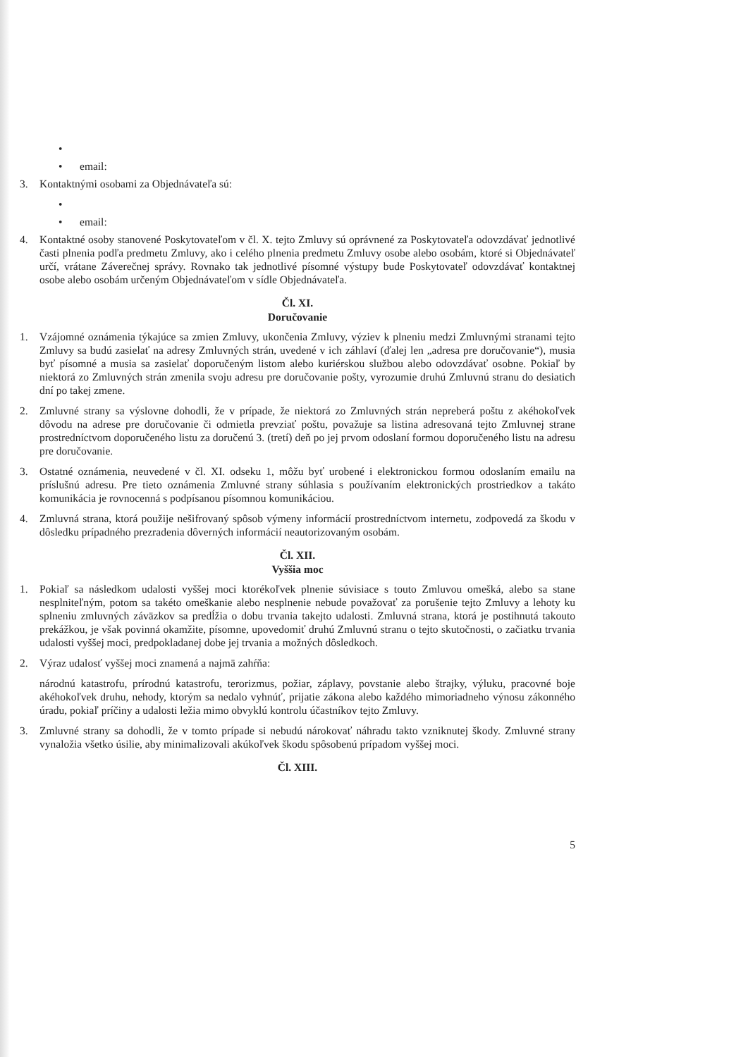•
• email:
3. Kontaktnými osobami za Objednávateľa sú:
•
• email:
4. Kontaktné osoby stanovené Poskytovateľom v čl. X. tejto Zmluvy sú oprávnené za Poskytovateľa odovzdávať jednotlivé časti plnenia podľa predmetu Zmluvy, ako i celého plnenia predmetu Zmluvy osobe alebo osobám, ktoré si Objednávateľ určí, vrátane Záverečnej správy. Rovnako tak jednotlivé písomné výstupy bude Poskytovateľ odovzdávať kontaktnej osobe alebo osobám určeným Objednávateľom v sídle Objednávateľa.
Čl. XI.
Doručovanie
1. Vzájomné oznámenia týkajúce sa zmien Zmluvy, ukončenia Zmluvy, výziev k plneniu medzi Zmluvnými stranami tejto Zmluvy sa budú zasielať na adresy Zmluvných strán, uvedené v ich záhlaví (ďalej len „adresa pre doručovanie“), musia byť písomné a musia sa zasielať doporučeným listom alebo kuriérskou službou alebo odovzdávať osobne. Pokiaľ by niektorá zo Zmluvných strán zmenila svoju adresu pre doručovanie pošty, vyrozumie druhú Zmluvnú stranu do desiatich dní po takej zmene.
2. Zmluvné strany sa výslovne dohodli, že v prípade, že niektorá zo Zmluvných strán nepreberá poštu z akéhokoľvek dôvodu na adrese pre doručovanie či odmietla prevziať poštu, považuje sa listina adresovaná tejto Zmluvnej strane prostredníctvom doporučeného listu za doručenú 3. (tretí) deň po jej prvom odoslaní formou doporučeného listu na adresu pre doručovanie.
3. Ostatné oznámenia, neuvedené v čl. XI. odseku 1, môžu byť urobené i elektronickou formou odoslaním emailu na príslušnú adresu. Pre tieto oznámenia Zmluvné strany súhlasia s používaním elektronických prostriedkov a takáto komunikácia je rovnocenná s podpísanou písomnou komunikáciou.
4. Zmluvná strana, ktorá použije nešifrovaný spôsob výmeny informácií prostredníctvom internetu, zodpovedá za škodu v dôsledku prípadného prezradenia dôverných informácií neautorizovaným osobám.
Čl. XII.
Vyššia moc
1. Pokiaľ sa následkom udalosti vyššej moci ktorékoľvek plnenie súvisiace s touto Zmluvou omešká, alebo sa stane nesplniteľným, potom sa takéto omeškanie alebo nesplnenie nebude považovať za porušenie tejto Zmluvy a lehoty ku splneniu zmluvných záväzkov sa predĺžia o dobu trvania takejto udalosti. Zmluvná strana, ktorá je postihnutá takouto prekážkou, je však povinná okamžite, písomne, upovedomiť druhú Zmluvnú stranu o tejto skutočnosti, o začiatku trvania udalosti vyššej moci, predpokladanej dobe jej trvania a možných dôsledkoch.
2. Výraz udalosť vyššej moci znamená a najmä zahŕňa:
národnú katastrofu, prírodnú katastrofu, terorizmus, požiar, záplavy, povstanie alebo štrajky, výluku, pracovné boje akéhokoľvek druhu, nehody, ktorým sa nedalo vyhnúť, prijatie zákona alebo každého mimoriadneho výnosu zákonného úradu, pokiaľ príčiny a udalosti ležia mimo obvyklú kontrolu účastníkov tejto Zmluvy.
3. Zmluvné strany sa dohodli, že v tomto prípade si nebudú nárokovať náhradu takto vzniknutej škody. Zmluvné strany vynaložia všetko úsilie, aby minimalizovali akúkoľvek škodu spôsobenú prípadom vyššej moci.
Čl. XIII.
5